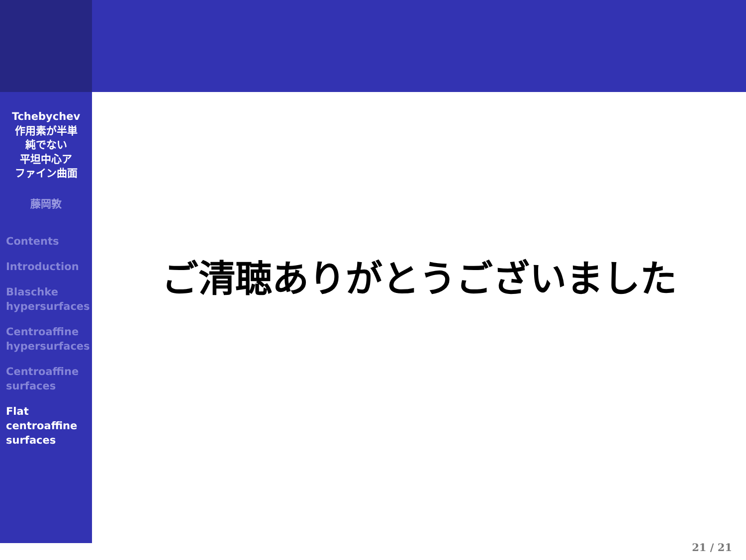Tchebychev
作用素が半単
純でない
平坦中心ア
ファイン曲面
藤岡敦
Contents
Introduction
Blaschke
hypersurfaces
Centroaffine
hypersurfaces
Centroaffine
surfaces
Flat
centroaffine
surfaces
ご清聴ありがとうございました
21 / 21